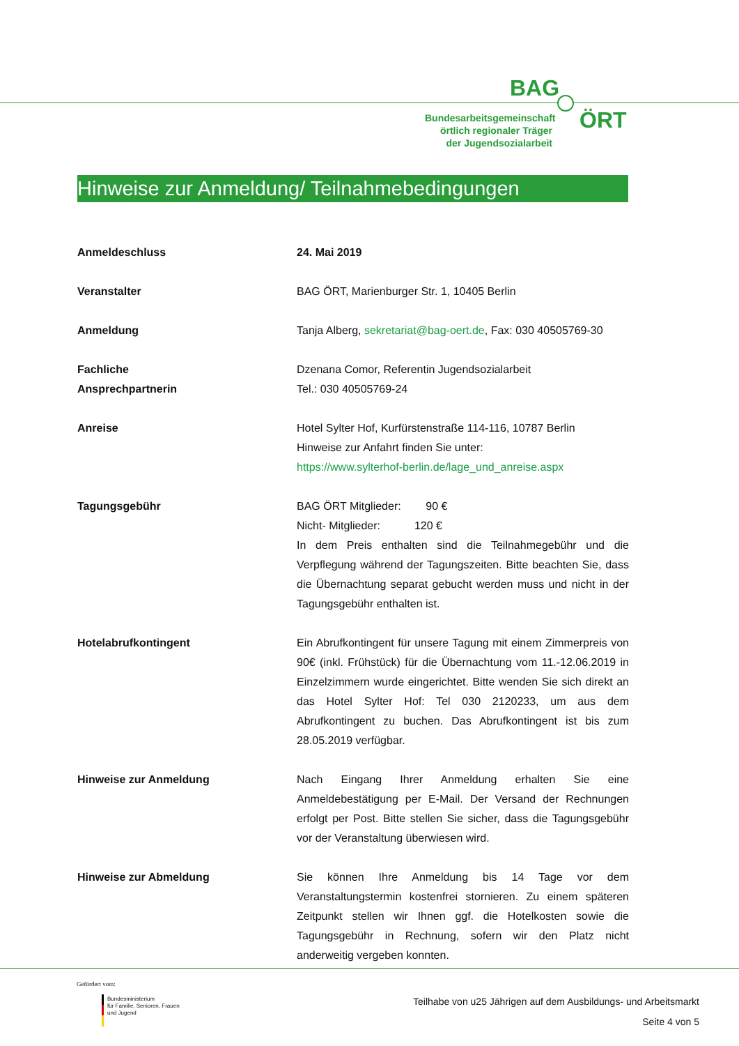BAG
Bundesarbeitsgemeinschaft örtlich regionaler Träger der Jugendsozialarbeit
ÖRT
Hinweise zur Anmeldung/ Teilnahmebedingungen
| Anmeldeschluss | 24. Mai 2019 |
| Veranstalter | BAG ÖRT, Marienburger Str. 1, 10405 Berlin |
| Anmeldung | Tanja Alberg, sekretariat@bag-oert.de , Fax: 030 40505769-30 |
| Fachliche Ansprechpartnerin | Dzenana Comor, Referentin Jugendsozialarbeit Tel.: 030 40505769-24 |
| Anreise | Hotel Sylter Hof, Kurfürstenstraße 114-116, 10787 Berlin Hinweise zur Anfahrt finden Sie unter: https://www.sylterhof-berlin.de/lage_und_anreise.aspx |
| Tagungsgebühr | BAG ÖRT Mitglieder: 90 € Nicht- Mitglieder: 120 € In dem Preis enthalten sind die Teilnahmegebühr und die Verpflegung während der Tagungszeiten. Bitte beachten Sie, dass die Übernachtung separat gebucht werden muss und nicht in der Tagungsgebühr enthalten ist. |
| Hotelabrufkontingent | Ein Abrufkontingent für unsere Tagung mit einem Zimmerpreis von 90€ (inkl. Frühstück) für die Übernachtung vom 11.-12.06.2019 in Einzelzimmern wurde eingerichtet. Bitte wenden Sie sich direkt an das Hotel Sylter Hof: Tel 030 2120233, um aus dem Abrufkontingent zu buchen. Das Abrufkontingent ist bis zum 28.05.2019 verfügbar. |
| Hinweise zur Anmeldung | Nach Eingang Ihrer Anmeldung erhalten Sie eine Anmeldebestätigung per E-Mail. Der Versand der Rechnungen erfolgt per Post. Bitte stellen Sie sicher, dass die Tagungsgebühr vor der Veranstaltung überwiesen wird. |
| Hinweise zur Abmeldung | Sie können Ihre Anmeldung bis 14 Tage vor dem Veranstaltungstermin kostenfrei stornieren. Zu einem späteren Zeitpunkt stellen wir Ihnen ggf. die Hotelkosten sowie die Tagungsgebühr in Rechnung, sofern wir den Platz nicht anderweitig vergeben konnten. |
Gefördert vom:
Bundesministerium
für Familie, Senioren, Frauen
und Jugend
Teilhabe von u25 Jährigen auf dem Ausbildungs- und Arbeitsmarkt
Seite 4 von 5